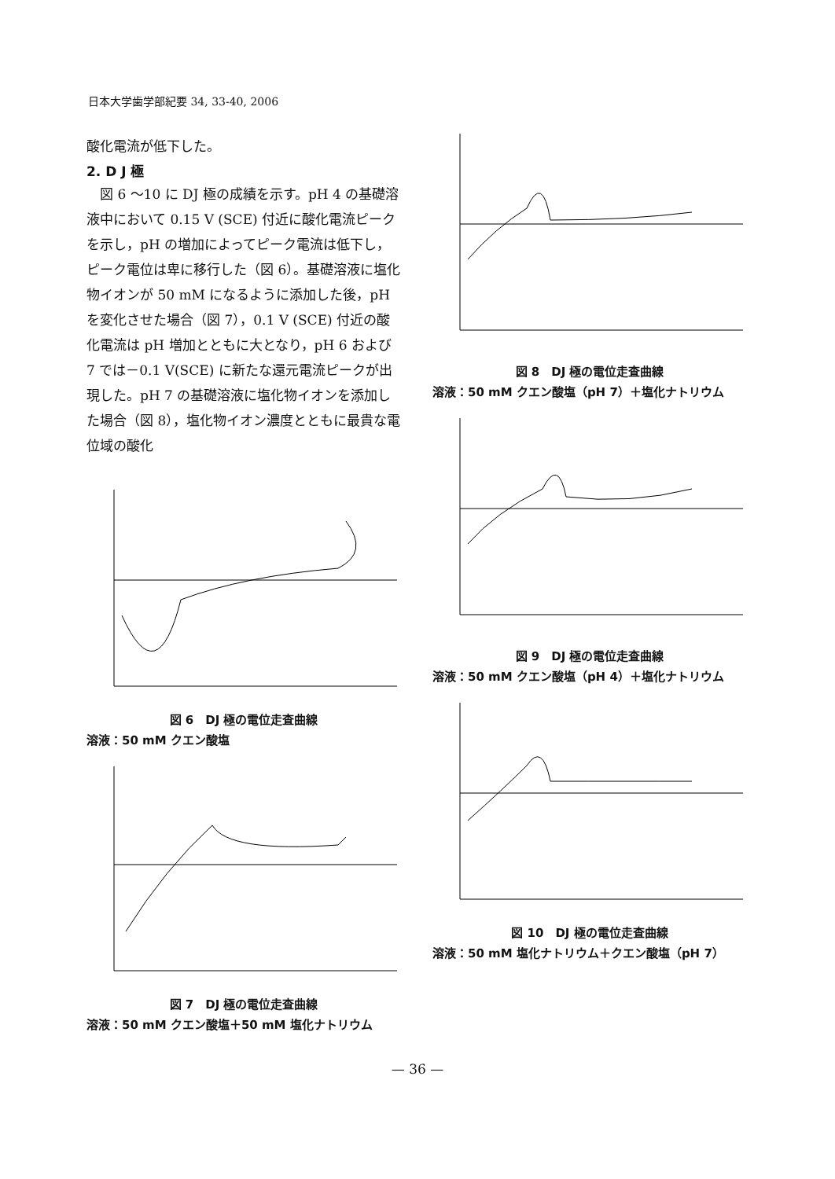日本大学歯学部紀要 34, 33-40, 2006
酸化電流が低下した。
2. D J 極
　図 6 ～10 に DJ 極の成績を示す。pH 4 の基礎溶液中において 0.15 V (SCE) 付近に酸化電流ピークを示し，pH の増加によってピーク電流は低下し，ピーク電位は卑に移行した（図 6）。基礎溶液に塩化物イオンが 50 mM になるように添加した後，pH を変化させた場合（図 7），0.1 V (SCE) 付近の酸化電流は pH 増加とともに大となり，pH 6 および 7 では－0.1 V(SCE) に新たな還元電流ピークが出現した。pH 7 の基礎溶液に塩化物イオンを添加した場合（図 8），塩化物イオン濃度とともに最貴な電位域の酸化
図 6　DJ 極の電位走査曲線
溶液：50 mM クエン酸塩
図 7　DJ 極の電位走査曲線
溶液：50 mM クエン酸塩＋50 mM 塩化ナトリウム
図 8　DJ 極の電位走査曲線
溶液：50 mM クエン酸塩（pH 7）＋塩化ナトリウム
図 9　DJ 極の電位走査曲線
溶液：50 mM クエン酸塩（pH 4）＋塩化ナトリウム
図 10　DJ 極の電位走査曲線
溶液：50 mM 塩化ナトリウム＋クエン酸塩（pH 7）
— 36 —